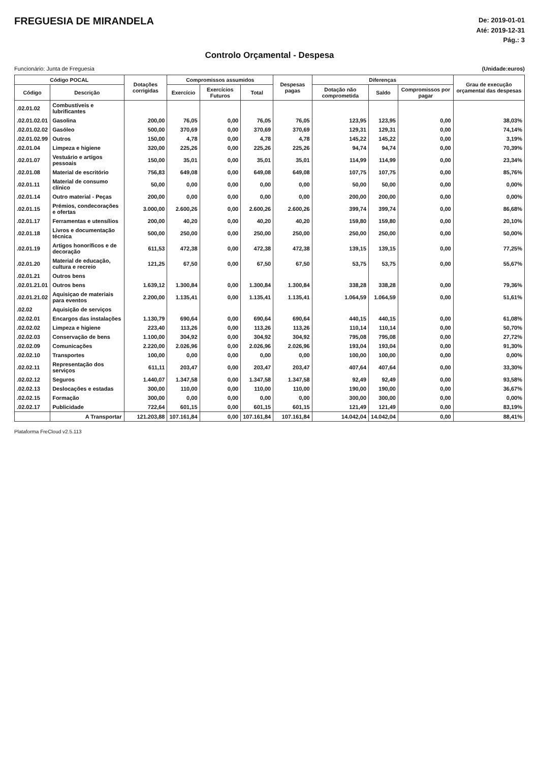FREGUESIA DE MIRANDELA
De: 2019-01-01
Até: 2019-12-31
Pág.: 3
Controlo Orçamental - Despesa
Funcionário: Junta de Freguesia (Unidade:euros)
| Código POCAL | | Dotações corrigidas | Compromissos assumidos | | | Despesas pagas | Diferenças | | | Grau de execução orçamental das despesas |
| --- | --- | --- | --- | --- | --- | --- | --- | --- | --- | --- |
| Código | Descrição | | Exercício | Exercícios Futuros | Total | | Dotação não comprometida | Saldo | Compromissos por pagar | |
| .02.01.02 | Combustíveis e lubrificantes | | | | | | | | | |
| .02.01.02.01 | Gasolina | 200,00 | 76,05 | 0,00 | 76,05 | 76,05 | 123,95 | 123,95 | 0,00 | 38,03% |
| .02.01.02.02 | Gasóleo | 500,00 | 370,69 | 0,00 | 370,69 | 370,69 | 129,31 | 129,31 | 0,00 | 74,14% |
| .02.01.02.99 | Outros | 150,00 | 4,78 | 0,00 | 4,78 | 4,78 | 145,22 | 145,22 | 0,00 | 3,19% |
| .02.01.04 | Limpeza e higiene | 320,00 | 225,26 | 0,00 | 225,26 | 225,26 | 94,74 | 94,74 | 0,00 | 70,39% |
| .02.01.07 | Vestuário e artigos pessoais | 150,00 | 35,01 | 0,00 | 35,01 | 35,01 | 114,99 | 114,99 | 0,00 | 23,34% |
| .02.01.08 | Material de escritório | 756,83 | 649,08 | 0,00 | 649,08 | 649,08 | 107,75 | 107,75 | 0,00 | 85,76% |
| .02.01.11 | Material de consumo clínico | 50,00 | 0,00 | 0,00 | 0,00 | 0,00 | 50,00 | 50,00 | 0,00 | 0,00% |
| .02.01.14 | Outro material - Peças | 200,00 | 0,00 | 0,00 | 0,00 | 0,00 | 200,00 | 200,00 | 0,00 | 0,00% |
| .02.01.15 | Prémios, condecorações e ofertas | 3.000,00 | 2.600,26 | 0,00 | 2.600,26 | 2.600,26 | 399,74 | 399,74 | 0,00 | 86,68% |
| .02.01.17 | Ferramentas e utensílios | 200,00 | 40,20 | 0,00 | 40,20 | 40,20 | 159,80 | 159,80 | 0,00 | 20,10% |
| .02.01.18 | Livros e documentação técnica | 500,00 | 250,00 | 0,00 | 250,00 | 250,00 | 250,00 | 250,00 | 0,00 | 50,00% |
| .02.01.19 | Artigos honoríficos e de decoração | 611,53 | 472,38 | 0,00 | 472,38 | 472,38 | 139,15 | 139,15 | 0,00 | 77,25% |
| .02.01.20 | Material de educação, cultura e recreio | 121,25 | 67,50 | 0,00 | 67,50 | 67,50 | 53,75 | 53,75 | 0,00 | 55,67% |
| .02.01.21 | Outros bens | | | | | | | | | |
| .02.01.21.01 | Outros bens | 1.639,12 | 1.300,84 | 0,00 | 1.300,84 | 1.300,84 | 338,28 | 338,28 | 0,00 | 79,36% |
| .02.01.21.02 | Aquisiçao de materiais para eventos | 2.200,00 | 1.135,41 | 0,00 | 1.135,41 | 1.135,41 | 1.064,59 | 1.064,59 | 0,00 | 51,61% |
| .02.02 | Aquisição de serviços | | | | | | | | | |
| .02.02.01 | Encargos das instalações | 1.130,79 | 690,64 | 0,00 | 690,64 | 690,64 | 440,15 | 440,15 | 0,00 | 61,08% |
| .02.02.02 | Limpeza e higiene | 223,40 | 113,26 | 0,00 | 113,26 | 113,26 | 110,14 | 110,14 | 0,00 | 50,70% |
| .02.02.03 | Conservação de bens | 1.100,00 | 304,92 | 0,00 | 304,92 | 304,92 | 795,08 | 795,08 | 0,00 | 27,72% |
| .02.02.09 | Comunicações | 2.220,00 | 2.026,96 | 0,00 | 2.026,96 | 2.026,96 | 193,04 | 193,04 | 0,00 | 91,30% |
| .02.02.10 | Transportes | 100,00 | 0,00 | 0,00 | 0,00 | 0,00 | 100,00 | 100,00 | 0,00 | 0,00% |
| .02.02.11 | Representação dos serviços | 611,11 | 203,47 | 0,00 | 203,47 | 203,47 | 407,64 | 407,64 | 0,00 | 33,30% |
| .02.02.12 | Seguros | 1.440,07 | 1.347,58 | 0,00 | 1.347,58 | 1.347,58 | 92,49 | 92,49 | 0,00 | 93,58% |
| .02.02.13 | Deslocações e estadas | 300,00 | 110,00 | 0,00 | 110,00 | 110,00 | 190,00 | 190,00 | 0,00 | 36,67% |
| .02.02.15 | Formação | 300,00 | 0,00 | 0,00 | 0,00 | 0,00 | 300,00 | 300,00 | 0,00 | 0,00% |
| .02.02.17 | Publicidade | 722,64 | 601,15 | 0,00 | 601,15 | 601,15 | 121,49 | 121,49 | 0,00 | 83,19% |
| | A Transportar | 121.203,88 | 107.161,84 | 0,00 | 107.161,84 | 107.161,84 | 14.042,04 | 14.042,04 | 0,00 | 88,41% |
Plataforma FreCloud v2.5.113